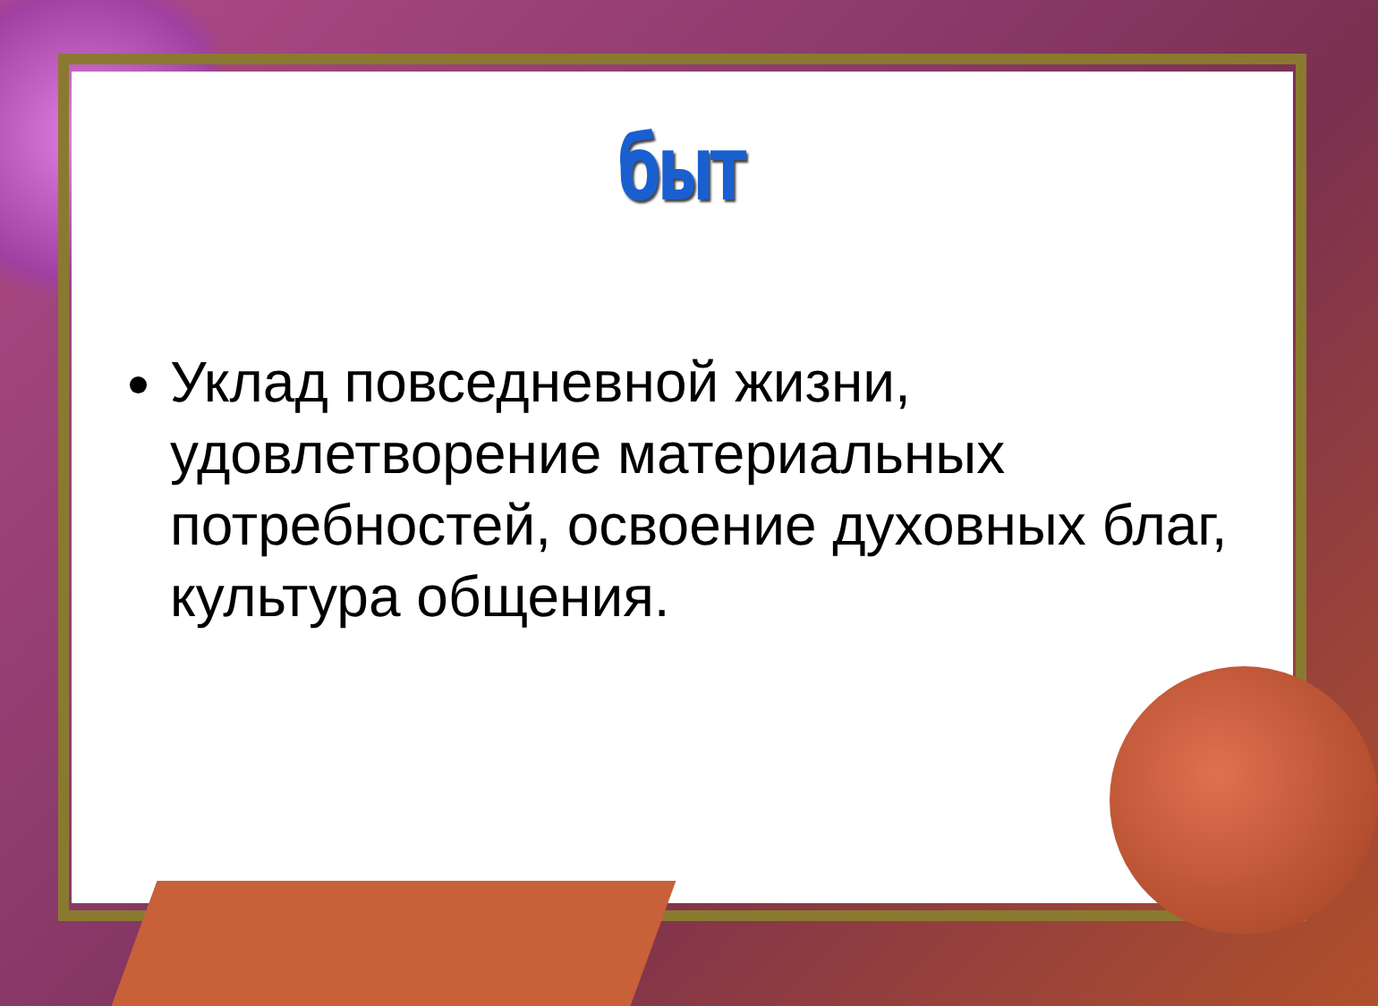быт
Уклад повседневной жизни, удовлетворение материальных потребностей, освоение духовных благ, культура общения.